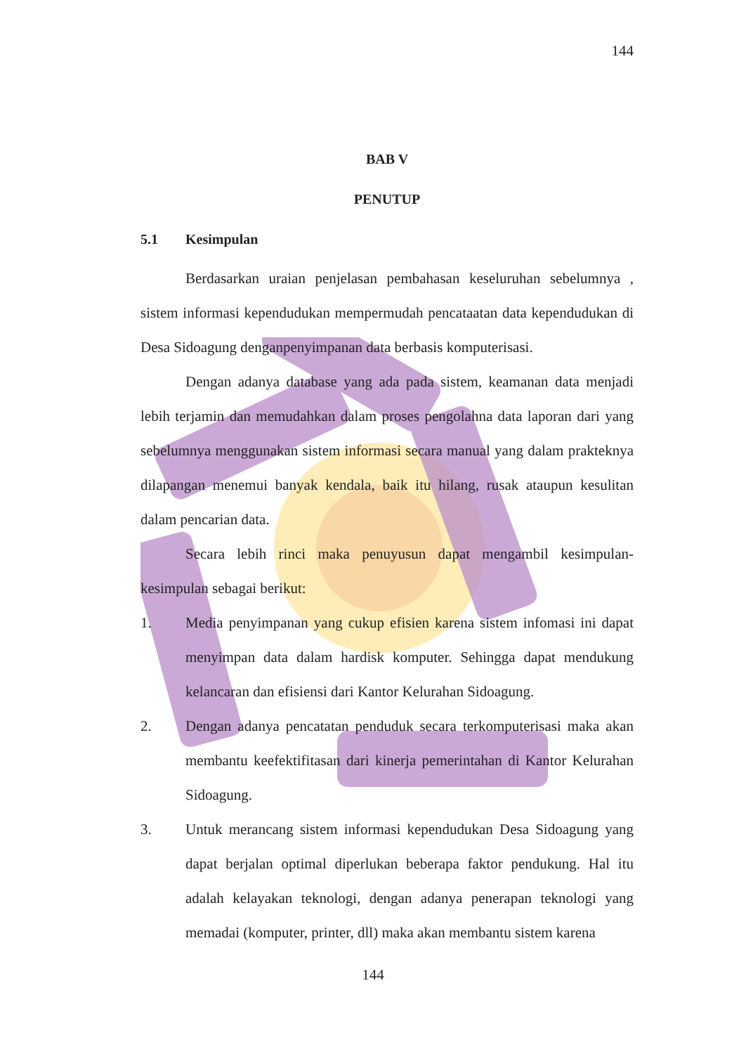144
BAB V
PENUTUP
5.1 Kesimpulan
Berdasarkan uraian penjelasan pembahasan keseluruhan sebelumnya , sistem informasi kependudukan mempermudah pencataatan data kependudukan di Desa Sidoagung denganpenyimpanan data berbasis komputerisasi.
Dengan adanya database yang ada pada sistem, keamanan data menjadi lebih terjamin dan memudahkan dalam proses pengolahna data laporan dari yang sebelumnya menggunakan sistem informasi secara manual yang dalam prakteknya dilapangan menemui banyak kendala, baik itu hilang, rusak ataupun kesulitan dalam pencarian data.
Secara lebih rinci maka penuyusun dapat mengambil kesimpulan-kesimpulan sebagai berikut:
1. Media penyimpanan yang cukup efisien karena sistem infomasi ini dapat menyimpan data dalam hardisk komputer. Sehingga dapat mendukung kelancaran dan efisiensi dari Kantor Kelurahan Sidoagung.
2. Dengan adanya pencatatan penduduk secara terkomputerisasi maka akan membantu keefektifitasan dari kinerja pemerintahan di Kantor Kelurahan Sidoagung.
3. Untuk merancang sistem informasi kependudukan Desa Sidoagung yang dapat berjalan optimal diperlukan beberapa faktor pendukung. Hal itu adalah kelayakan teknologi, dengan adanya penerapan teknologi yang memadai (komputer, printer, dll) maka akan membantu sistem karena
144